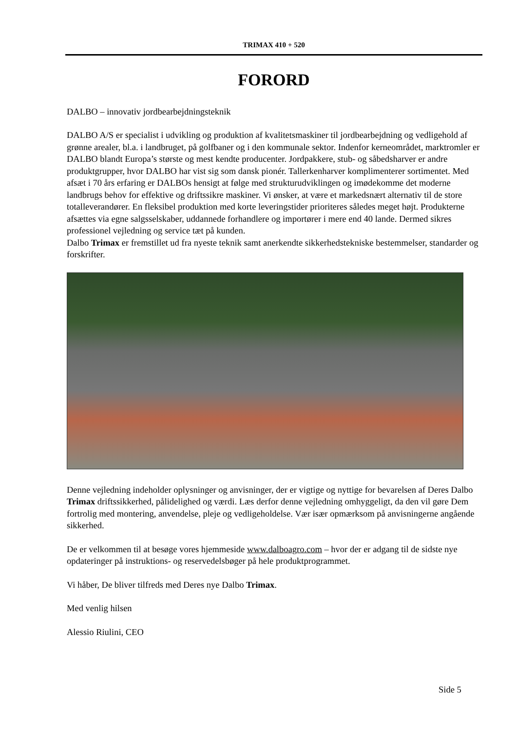TRIMAX 410 + 520
FORORD
DALBO – innovativ jordbearbejdningsteknik
DALBO A/S er specialist i udvikling og produktion af kvalitetsmaskiner til jordbearbejdning og vedligehold af grønne arealer, bl.a. i landbruget, på golfbaner og i den kommunale sektor. Indenfor kerneområdet, marktromler er DALBO blandt Europa’s største og mest kendte producenter. Jordpakkere, stub- og såbedsharver er andre produktgrupper, hvor DALBO har vist sig som dansk pionér. Tallerkenharver komplimenterer sortimentet. Med afsæt i 70 års erfaring er DALBOs hensigt at følge med strukturudviklingen og imødekomme det moderne landbrugs behov for effektive og driftssikre maskiner. Vi ønsker, at være et markedsnært alternativ til de store totalleverandører. En fleksibel produktion med korte leveringstider prioriteres således meget højt. Produkterne afsættes via egne salgsselskaber, uddannede forhandlere og importører i mere end 40 lande. Dermed sikres professionel vejledning og service tæt på kunden.
Dalbo Trimax er fremstillet ud fra nyeste teknik samt anerkendte sikkerhedstekniske bestemmelser, standarder og forskrifter.
Denne vejledning indeholder oplysninger og anvisninger, der er vigtige og nyttige for bevarelsen af Deres Dalbo Trimax driftssikkerhed, pålidelighed og værdi. Læs derfor denne vejledning omhyggeligt, da den vil gøre Dem fortrolig med montering, anvendelse, pleje og vedligeholdelse. Vær især opmærksom på anvisningerne angående sikkerhed.
De er velkommen til at besøge vores hjemmeside www.dalboagro.com – hvor der er adgang til de sidste nye opdateringer på instruktions- og reservedelsbøger på hele produktprogrammet.
Vi håber, De bliver tilfreds med Deres nye Dalbo Trimax.
Med venlig hilsen
Alessio Riulini, CEO
Side 5